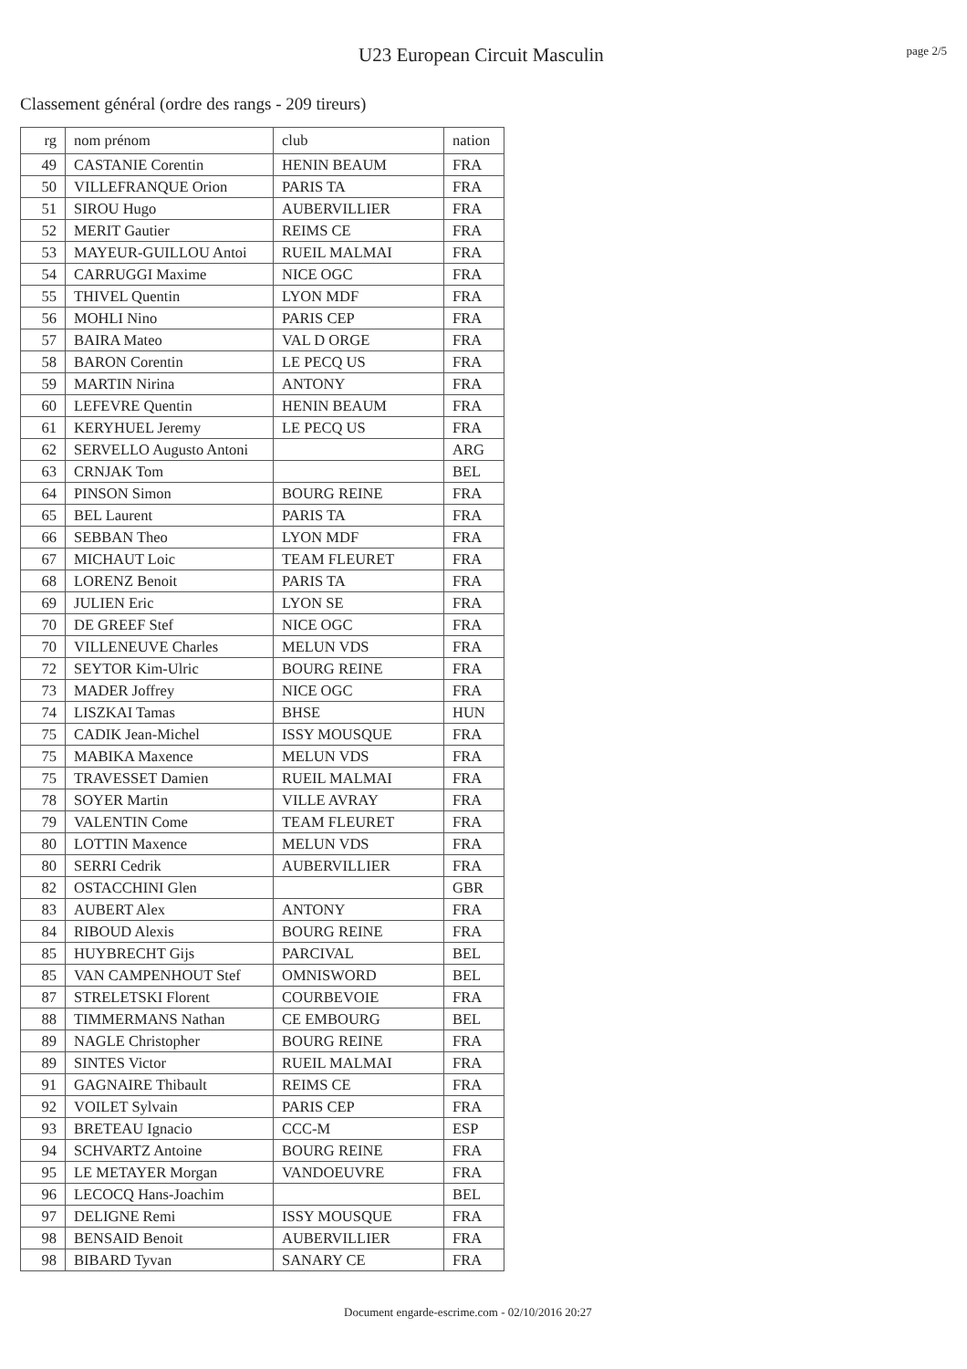U23 European Circuit Masculin
page 2/5
Classement général (ordre des rangs - 209 tireurs)
| rg | nom prénom | club | nation |
| --- | --- | --- | --- |
| 49 | CASTANIE Corentin | HENIN BEAUM | FRA |
| 50 | VILLEFRANQUE Orion | PARIS TA | FRA |
| 51 | SIROU Hugo | AUBERVILLIER | FRA |
| 52 | MERIT Gautier | REIMS CE | FRA |
| 53 | MAYEUR-GUILLOU Antoi | RUEIL MALMAI | FRA |
| 54 | CARRUGGI Maxime | NICE OGC | FRA |
| 55 | THIVEL Quentin | LYON MDF | FRA |
| 56 | MOHLI Nino | PARIS CEP | FRA |
| 57 | BAIRA Mateo | VAL D ORGE | FRA |
| 58 | BARON Corentin | LE PECQ US | FRA |
| 59 | MARTIN Nirina | ANTONY | FRA |
| 60 | LEFEVRE Quentin | HENIN BEAUM | FRA |
| 61 | KERYHUEL Jeremy | LE PECQ US | FRA |
| 62 | SERVELLO Augusto Antoni | | ARG |
| 63 | CRNJAK Tom | | BEL |
| 64 | PINSON Simon | BOURG REINE | FRA |
| 65 | BEL Laurent | PARIS TA | FRA |
| 66 | SEBBAN Theo | LYON MDF | FRA |
| 67 | MICHAUT Loic | TEAM FLEURET | FRA |
| 68 | LORENZ Benoit | PARIS TA | FRA |
| 69 | JULIEN Eric | LYON SE | FRA |
| 70 | DE GREEF Stef | NICE OGC | FRA |
| 70 | VILLENEUVE Charles | MELUN VDS | FRA |
| 72 | SEYTOR Kim-Ulric | BOURG REINE | FRA |
| 73 | MADER Joffrey | NICE OGC | FRA |
| 74 | LISZKAI Tamas | BHSE | HUN |
| 75 | CADIK Jean-Michel | ISSY MOUSQUE | FRA |
| 75 | MABIKA Maxence | MELUN VDS | FRA |
| 75 | TRAVESSET Damien | RUEIL MALMAI | FRA |
| 78 | SOYER Martin | VILLE AVRAY | FRA |
| 79 | VALENTIN Come | TEAM FLEURET | FRA |
| 80 | LOTTIN Maxence | MELUN VDS | FRA |
| 80 | SERRI Cedrik | AUBERVILLIER | FRA |
| 82 | OSTACCHINI Glen | | GBR |
| 83 | AUBERT Alex | ANTONY | FRA |
| 84 | RIBOUD Alexis | BOURG REINE | FRA |
| 85 | HUYBRECHT Gijs | PARCIVAL | BEL |
| 85 | VAN CAMPENHOUT Stef | OMNISWORD | BEL |
| 87 | STRELETSKI Florent | COURBEVOIE | FRA |
| 88 | TIMMERMANS Nathan | CE EMBOURG | BEL |
| 89 | NAGLE Christopher | BOURG REINE | FRA |
| 89 | SINTES Victor | RUEIL MALMAI | FRA |
| 91 | GAGNAIRE Thibault | REIMS CE | FRA |
| 92 | VOILET Sylvain | PARIS CEP | FRA |
| 93 | BRETEAU Ignacio | CCC-M | ESP |
| 94 | SCHVARTZ Antoine | BOURG REINE | FRA |
| 95 | LE METAYER Morgan | VANDOEUVRE | FRA |
| 96 | LECOCQ Hans-Joachim | | BEL |
| 97 | DELIGNE Remi | ISSY MOUSQUE | FRA |
| 98 | BENSAID Benoit | AUBERVILLIER | FRA |
| 98 | BIBARD Tyvan | SANARY CE | FRA |
Document engarde-escrime.com - 02/10/2016 20:27